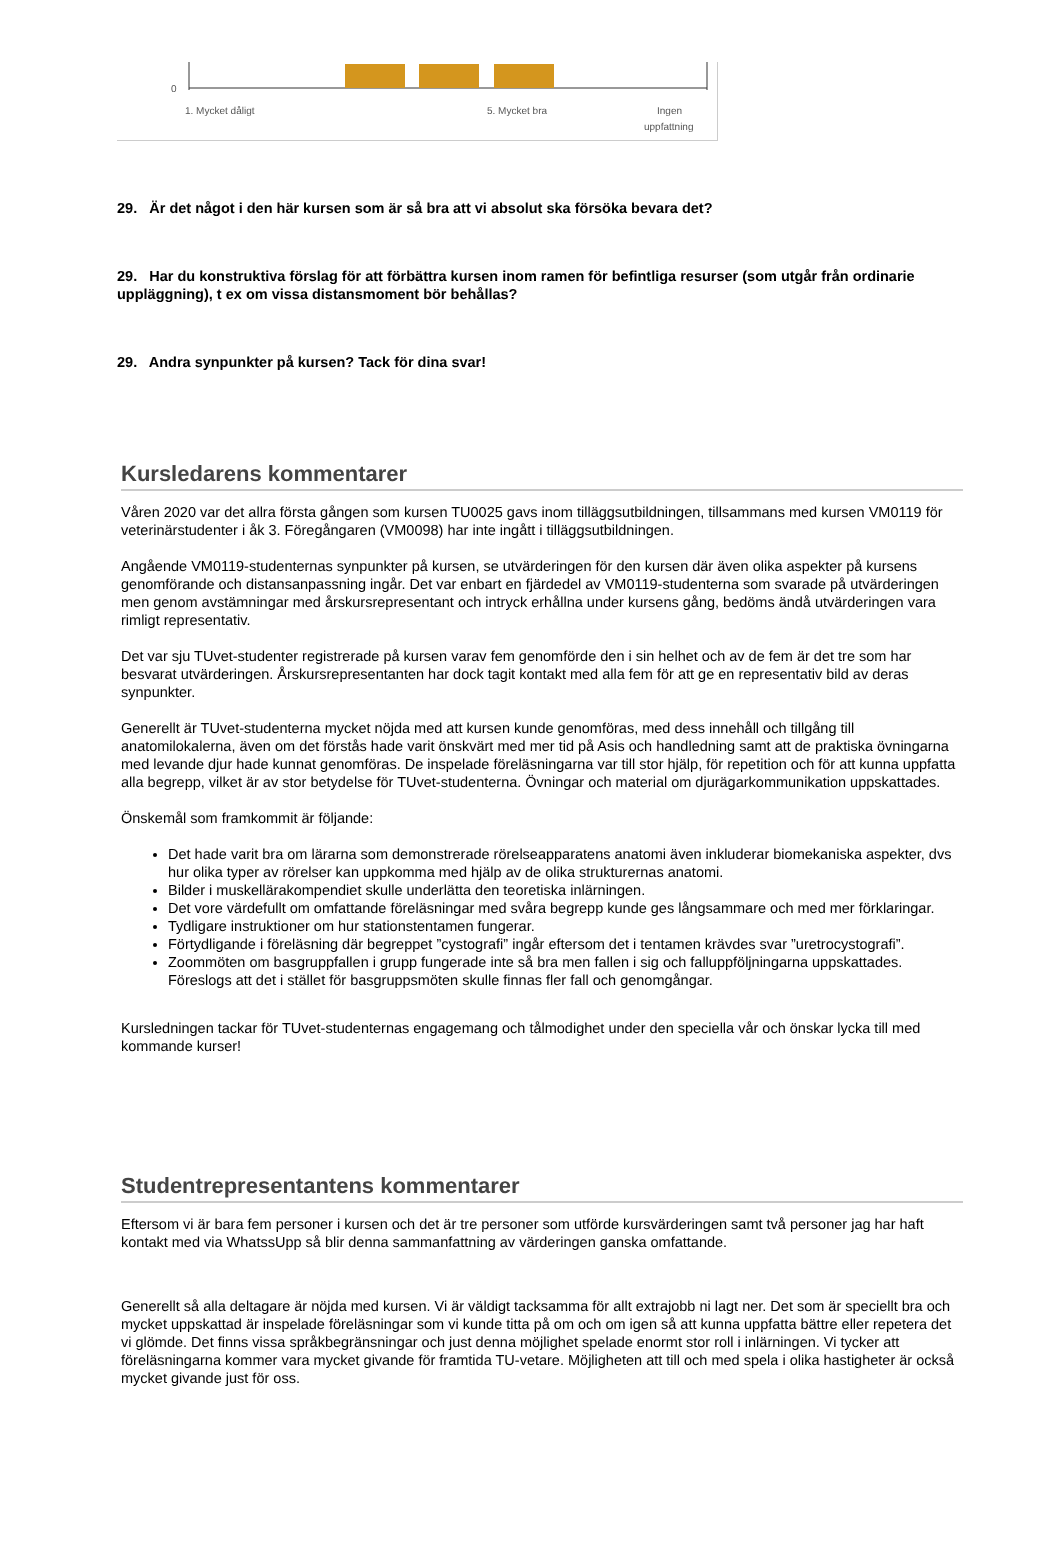0
1. Mycket dåligt
5. Mycket bra
Ingen
uppfattning
29. Är det något i den här kursen som är så bra att vi absolut ska försöka bevara det?
29. Har du konstruktiva förslag för att förbättra kursen inom ramen för befintliga resurser (som utgår från ordinarie uppläggning), t ex om vissa distansmoment bör behållas?
29. Andra synpunkter på kursen? Tack för dina svar!
Kursledarens kommentarer
Våren 2020 var det allra första gången som kursen TU0025 gavs inom tilläggsutbildningen, tillsammans med kursen VM0119 för veterinärstudenter i åk 3. Föregångaren (VM0098) har inte ingått i tilläggsutbildningen.
Angående VM0119-studenternas synpunkter på kursen, se utvärderingen för den kursen där även olika aspekter på kursens genomförande och distansanpassning ingår. Det var enbart en fjärdedel av VM0119-studenterna som svarade på utvärderingen men genom avstämningar med årskursrepresentant och intryck erhållna under kursens gång, bedöms ändå utvärderingen vara rimligt representativ.
Det var sju TUvet-studenter registrerade på kursen varav fem genomförde den i sin helhet och av de fem är det tre som har besvarat utvärderingen. Årskursrepresentanten har dock tagit kontakt med alla fem för att ge en representativ bild av deras synpunkter.
Generellt är TUvet-studenterna mycket nöjda med att kursen kunde genomföras, med dess innehåll och tillgång till anatomilokalerna, även om det förstås hade varit önskvärt med mer tid på Asis och handledning samt att de praktiska övningarna med levande djur hade kunnat genomföras. De inspelade föreläsningarna var till stor hjälp, för repetition och för att kunna uppfatta alla begrepp, vilket är av stor betydelse för TUvet-studenterna. Övningar och material om djurägarkommunikation uppskattades.
Önskemål som framkommit är följande:
Det hade varit bra om lärarna som demonstrerade rörelseapparatens anatomi även inkluderar biomekaniska aspekter, dvs hur olika typer av rörelser kan uppkomma med hjälp av de olika strukturernas anatomi.
Bilder i muskellärakompendiet skulle underlätta den teoretiska inlärningen.
Det vore värdefullt om omfattande föreläsningar med svåra begrepp kunde ges långsammare och med mer förklaringar.
Tydligare instruktioner om hur stationstentamen fungerar.
Förtydligande i föreläsning där begreppet ”cystografi” ingår eftersom det i tentamen krävdes svar ”uretrocystografi”.
Zoommöten om basgruppfallen i grupp fungerade inte så bra men fallen i sig och falluppföljningarna uppskattades. Föreslogs att det i stället för basgruppsmöten skulle finnas fler fall och genomgångar.
Kursledningen tackar för TUvet-studenternas engagemang och tålmodighet under den speciella vår och önskar lycka till med kommande kurser!
Studentrepresentantens kommentarer
Eftersom vi är bara fem personer i kursen och det är tre personer som utförde kursvärderingen samt två personer jag har haft kontakt med via WhatssUpp så blir denna sammanfattning av värderingen ganska omfattande.
Generellt så alla deltagare är nöjda med kursen. Vi är väldigt tacksamma för allt extrajobb ni lagt ner. Det som är speciellt bra och mycket uppskattad är inspelade föreläsningar som vi kunde titta på om och om igen så att kunna uppfatta bättre eller repetera det vi glömde. Det finns vissa språkbegränsningar och just denna möjlighet spelade enormt stor roll i inlärningen. Vi tycker att föreläsningarna kommer vara mycket givande för framtida TU-vetare. Möjligheten att till och med spela i olika hastigheter är också mycket givande just för oss.